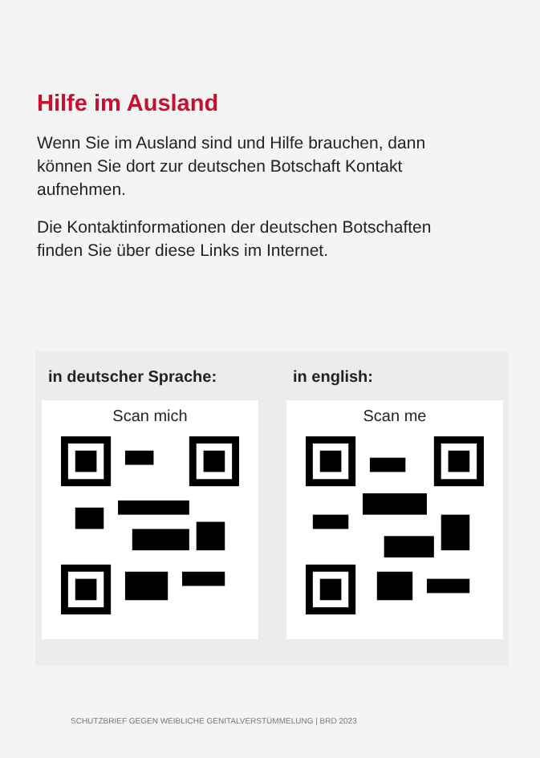Hilfe im Ausland
Wenn Sie im Ausland sind und Hilfe brauchen, dann können Sie dort zur deutschen Botschaft Kontakt aufnehmen.
Die Kontaktinformationen der deutschen Botschaften finden Sie über diese Links im Internet.
in deutscher Sprache:
Scan mich
in english:
Scan me
SCHUTZBRIEF GEGEN WEIBLICHE GENITALVERSTÜMMELUNG | BRD 2023